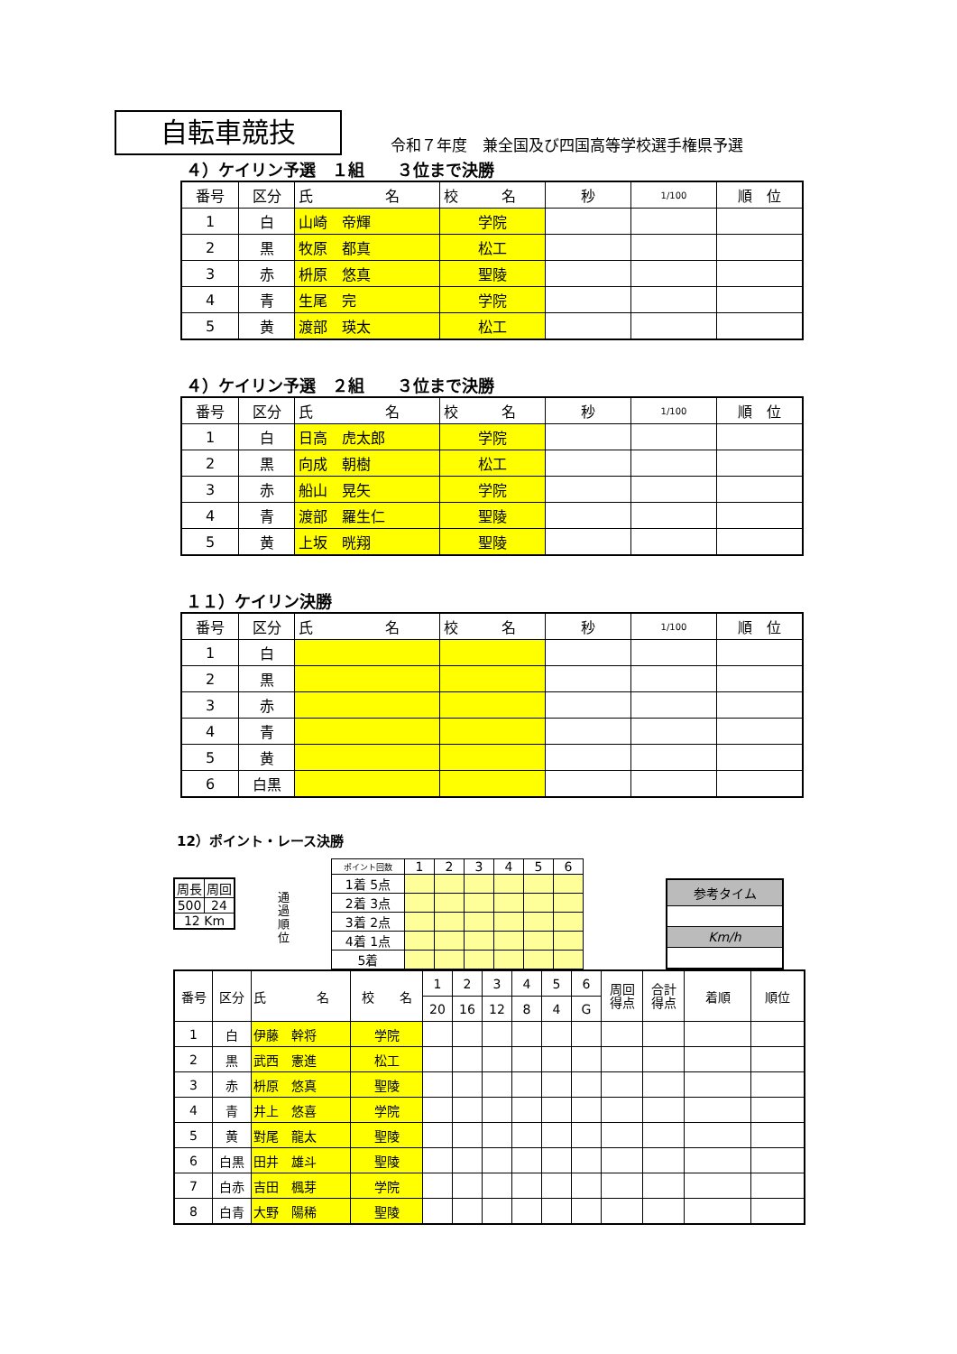自転車競技
令和７年度　兼全国及び四国高等学校選手権県予選
４）ケイリン予選　１組　　３位まで決勝
| 番号 | 区分 | 氏 名 | 校 名 | 秒 | 1/100 | 順 位 |
| 1 | 白 | 山崎 帝輝 | 学院 | | | |
| 2 | 黒 | 牧原 都真 | 松工 | | | |
| 3 | 赤 | 枡原 悠真 | 聖陵 | | | |
| 4 | 青 | 生尾 完 | 学院 | | | |
| 5 | 黄 | 渡部 瑛太 | 松工 | | | |
４）ケイリン予選　２組　　３位まで決勝
| 番号 | 区分 | 氏 名 | 校 名 | 秒 | 1/100 | 順 位 |
| 1 | 白 | 日高 虎太郎 | 学院 | | | |
| 2 | 黒 | 向成 朝樹 | 松工 | | | |
| 3 | 赤 | 船山 晃矢 | 学院 | | | |
| 4 | 青 | 渡部 羅生仁 | 聖陵 | | | |
| 5 | 黄 | 上坂 晄翔 | 聖陵 | | | |
１１）ケイリン決勝
| 番号 | 区分 | 氏 名 | 校 名 | 秒 | 1/100 | 順 位 |
| 1 | 白 | | | | | |
| 2 | 黒 | | | | | |
| 3 | 赤 | | | | | |
| 4 | 青 | | | | | |
| 5 | 黄 | | | | | |
| 6 | 白黒 | | | | | |
12）ポイント・レース決勝
| 周長 | 周回 |
| 500 | 24 |
| 12 Km | |
通過順位
| ポイント回数 | 1 | 2 | 3 | 4 | 5 | 6 |
| 1着 5点 | | | | | | |
| 2着 3点 | | | | | | |
| 3着 2点 | | | | | | |
| 4着 1点 | | | | | | |
| 5着 | | | | | | |
| 参考タイム |
| Km/h |
| 番号 | 区分 | 氏 名 | 校 名 | 1 | 2 | 3 | 4 | 5 | 6 | 周回 得点 | 合計 得点 | 着順 | 順位 |
| | | | | 20 | 16 | 12 | 8 | 4 | G | | | | |
| 1 | 白 | 伊藤 幹将 | 学院 | | | | | | | | | | |
| 2 | 黒 | 武西 憲進 | 松工 | | | | | | | | | | |
| 3 | 赤 | 枡原 悠真 | 聖陵 | | | | | | | | | | |
| 4 | 青 | 井上 悠喜 | 学院 | | | | | | | | | | |
| 5 | 黄 | 對尾 龍太 | 聖陵 | | | | | | | | | | |
| 6 | 白黒 | 田井 雄斗 | 聖陵 | | | | | | | | | | |
| 7 | 白赤 | 吉田 楓芽 | 学院 | | | | | | | | | | |
| 8 | 白青 | 大野 陽稀 | 聖陵 | | | | | | | | | | |